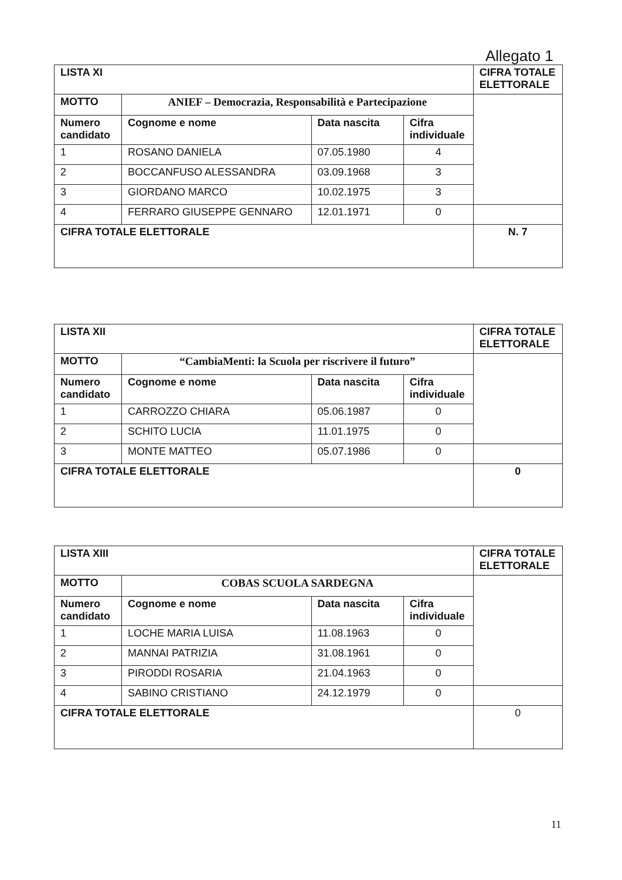Allegato 1
| LISTA XI | | | | CIFRA TOTALE ELETTORALE |
| MOTTO | ANIEF – Democrazia, Responsabilità e Partecipazione | | | |
| Numero candidato | Cognome e nome | Data nascita | Cifra individuale | |
| 1 | ROSANO DANIELA | 07.05.1980 | 4 | |
| 2 | BOCCANFUSO ALESSANDRA | 03.09.1968 | 3 | |
| 3 | GIORDANO MARCO | 10.02.1975 | 3 | |
| 4 | FERRARO GIUSEPPE GENNARO | 12.01.1971 | 0 | |
| CIFRA TOTALE ELETTORALE | | | | N. 7 |
| LISTA XII | | | | CIFRA TOTALE ELETTORALE |
| MOTTO | “CambiaMenti: la Scuola per riscrivere il futuro” | | | |
| Numero candidato | Cognome e nome | Data nascita | Cifra individuale | |
| 1 | CARROZZO CHIARA | 05.06.1987 | 0 | |
| 2 | SCHITO LUCIA | 11.01.1975 | 0 | |
| 3 | MONTE MATTEO | 05.07.1986 | 0 | |
| CIFRA TOTALE ELETTORALE | | | | 0 |
| LISTA XIII | | | | CIFRA TOTALE ELETTORALE |
| MOTTO | COBAS SCUOLA SARDEGNA | | | |
| Numero candidato | Cognome e nome | Data nascita | Cifra individuale | |
| 1 | LOCHE MARIA LUISA | 11.08.1963 | 0 | |
| 2 | MANNAI PATRIZIA | 31.08.1961 | 0 | |
| 3 | PIRODDI ROSARIA | 21.04.1963 | 0 | |
| 4 | SABINO CRISTIANO | 24.12.1979 | 0 | |
| CIFRA TOTALE ELETTORALE | | | | 0 |
11